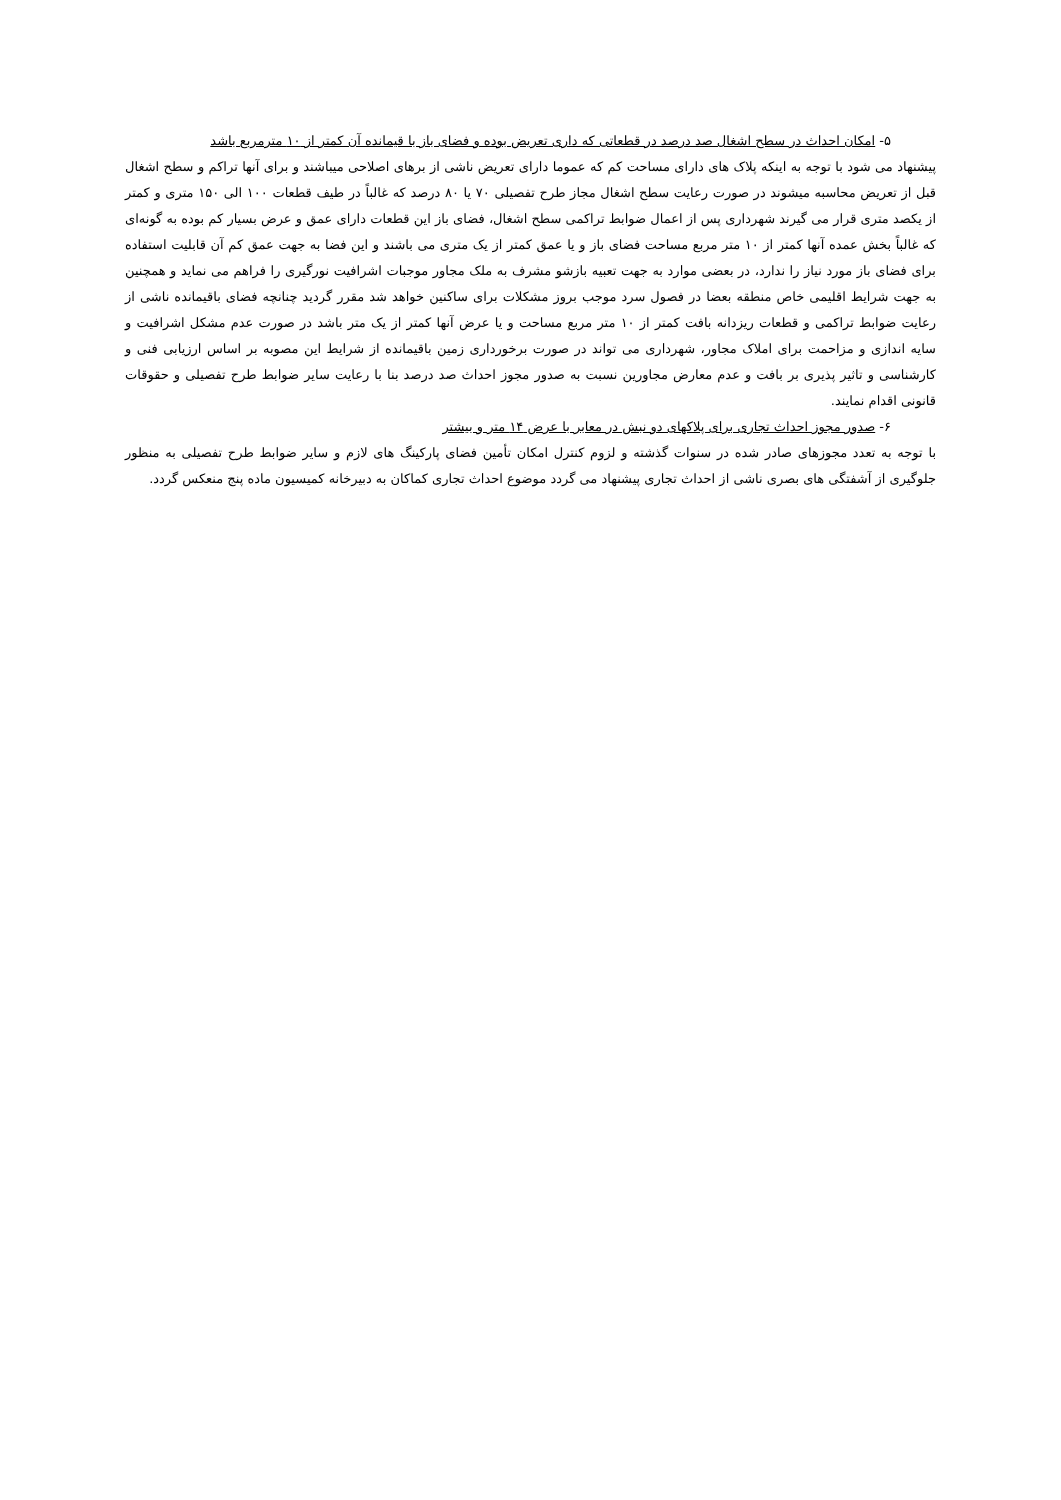۵- امکان احداث در سطح اشغال صد درصد در قطعاتی که داری تعریض بوده و فضای باز با قیمانده آن کمتر از ۱۰ مترمربع باشد
پیشنهاد می شود با توجه به اینکه پلاک های دارای مساحت کم که عموما دارای تعریض ناشی از برهای اصلاحی میباشند و برای آنها تراکم و سطح اشغال قبل از تعریض محاسبه میشوند در صورت رعایت سطح اشغال مجاز طرح تفصیلی ۷۰ یا ۸۰ درصد که غالباً در طیف قطعات ۱۰۰ الی ۱۵۰ متری و کمتر از یکصد متری قرار می گیرند شهرداری پس از اعمال ضوابط تراکمی سطح اشغال، فضای باز این قطعات دارای عمق و عرض بسیار کم بوده به گونه‌ای که غالباً بخش عمده آنها کمتر از ۱۰ متر مربع مساحت فضای باز و یا عمق کمتر از یک متری می باشند و این فضا به جهت عمق کم آن قابلیت استفاده برای فضای باز مورد نیاز را ندارد، در بعضی موارد به جهت تعبیه بازشو مشرف به ملک مجاور موجبات اشرافیت نورگیری را فراهم می نماید و همچنین به جهت شرایط اقلیمی خاص منطقه بعضا در فصول سرد موجب بروز مشکلات برای ساکنین خواهد شد مقرر گردید چنانچه فضای باقیمانده ناشی از رعایت ضوابط تراکمی و قطعات ریزدانه بافت کمتر از ۱۰ متر مربع مساحت و یا عرض آنها کمتر از یک متر باشد در صورت عدم مشکل اشرافیت و سایه اندازی و مزاحمت برای املاک مجاور، شهرداری می تواند در صورت برخورداری زمین باقیمانده از شرایط این مصوبه بر اساس ارزیابی فنی و کارشناسی و تاثیر پذیری بر بافت و عدم معارض مجاورین نسبت به صدور مجوز احداث صد درصد بنا با رعایت سایر ضوابط طرح تفصیلی و حقوقات قانونی اقدام نمایند.
۶- صدور مجوز احداث تجاری برای پلاکهای دو نبش در معابر با عرض ۱۴ متر و بیشتر
با توجه به تعدد مجوزهای صادر شده در سنوات گذشته و لزوم کنترل امکان تأمین فضای پارکینگ های لازم و سایر ضوابط طرح تفصیلی به منظور جلوگیری از آشفتگی های بصری ناشی از احداث تجاری پیشنهاد می گردد موضوع احداث تجاری کماکان به دبیرخانه کمیسیون ماده پنج منعکس گردد.